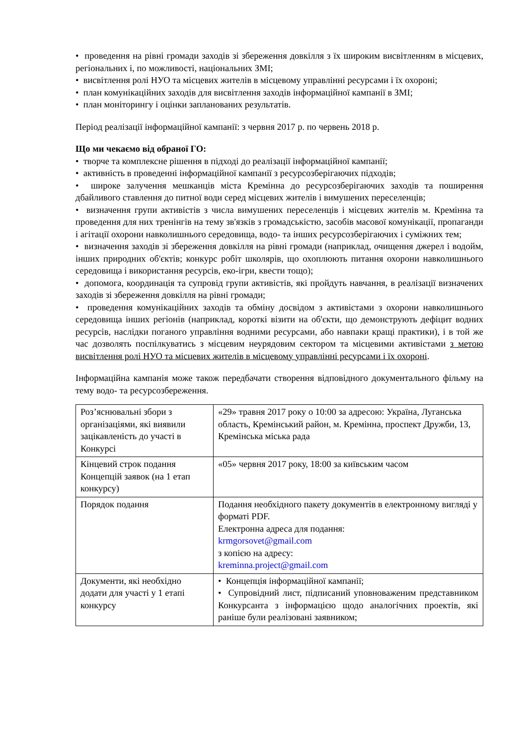• проведення на рівні громади заходів зі збереження довкілля з їх широким висвітленням в місцевих, регіональних і, по можливості, національних ЗМІ;
• висвітлення ролі НУО та місцевих жителів в місцевому управлінні ресурсами і їх охороні;
• план комунікаційних заходів для висвітлення заходів інформаційної кампанії в ЗМІ;
• план моніторингу і оцінки запланованих результатів.
Період реалізації інформаційної кампанії: з червня 2017 р. по червень 2018 р.
Що ми чекаємо від обраної ГО:
• творче та комплексне рішення в підході до реалізації інформаційної кампанії;
• активність в проведенні інформаційної кампанії з ресурсозберігаючих підходів;
• широке залучення мешканців міста Кремінна до ресурсозберігаючих заходів та поширення дбайливого ставлення до питної води серед місцевих жителів і вимушених переселенців;
• визначення групи активістів з числа вимушених переселенців і місцевих жителів м. Кремінна та проведення для них тренінгів на тему зв'язків з громадськістю, засобів масової комунікації, пропаганди і агітації охорони навколишнього середовища, водо- та інших ресурсозберігаючих і суміжних тем;
• визначення заходів зі збереження довкілля на рівні громади (наприклад, очищення джерел і водойм, інших природних об'єктів; конкурс робіт школярів, що охоплюють питання охорони навколишнього середовища і використання ресурсів, еко-ігри, квести тощо);
• допомога, координація та супровід групи активістів, які пройдуть навчання, в реалізації визначених заходів зі збереження довкілля на рівні громади;
• проведення комунікаційних заходів та обміну досвідом з активістами з охорони навколишнього середовища інших регіонів (наприклад, короткі візити на об'єкти, що демонструють дефіцит водних ресурсів, наслідки поганого управління водними ресурсами, або навпаки кращі практики), і в той же час дозволять поспілкуватись з місцевим неурядовим сектором та місцевими активістами з метою висвітлення ролі НУО та місцевих жителів в місцевому управлінні ресурсами і їх охороні.
Інформаційна кампанія може також передбачати створення відповідного документального фільму на тему водо- та ресурсозбереження.
| Роз’яснювальні збори з організаціями, які виявили зацікавленість до участі в Конкурсі | «29» травня 2017 року о 10:00 за адресою: Україна, Луганська область, Кремінський район, м. Кремінна, проспект Дружби, 13, Кремінська міська рада |
| Кінцевий строк подання Концепцій заявок (на 1 етап конкурсу) | «05» червня 2017 року, 18:00 за київським часом |
| Порядок подання | Подання необхідного пакету документів в електронному вигляді у форматі PDF. Електронна адреса для подання: krmgorsovet@gmail.com з копією на адресу: kreminna.project@gmail.com |
| Документи, які необхідно додати для участі у 1 етапі конкурсу | • Концепція інформаційної кампанії; • Супровідний лист, підписаний уповноваженим представником Конкурсанта з інформацією щодо аналогічних проектів, які раніше були реалізовані заявником; |